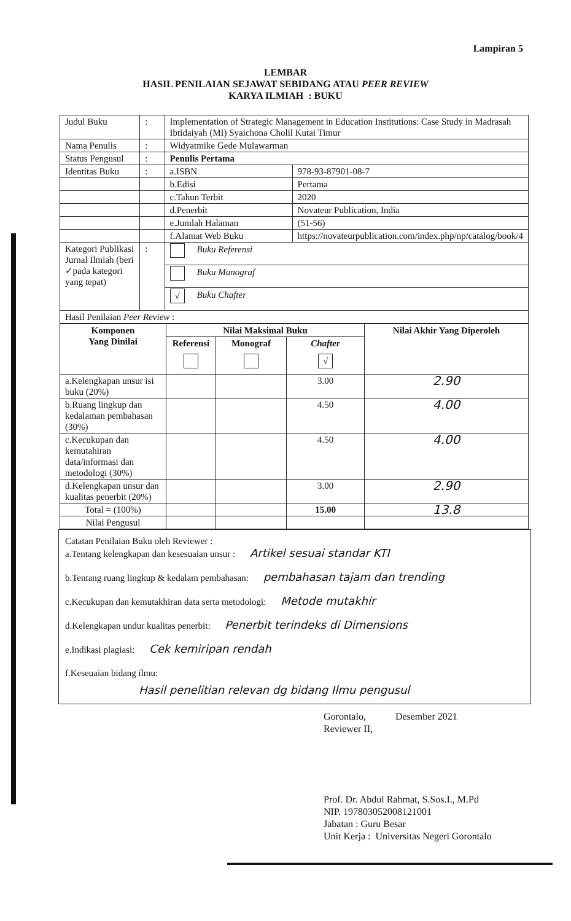Lampiran 5
LEMBAR
HASIL PENILAIAN SEJAWAT SEBIDANG ATAU PEER REVIEW
KARYA ILMIAH : BUKU
| Judul Buku | : | Implementation of Strategic Management in Education Institutions: Case Study in Madrasah Ibtidaiyah (MI) Syaichona Cholil Kutai Timur | |
| Nama Penulis | : | Widyatmike Gede Mulawarman | |
| Status Pengusul | : | Penulis Pertama | |
| Identitas Buku | : | a.ISBN | 978-93-87901-08-7 |
| | | b.Edisi | Pertama |
| | | c.Tahun Terbit | 2020 |
| | | d.Penerbit | Novateur Publication, India |
| | | e.Jumlah Halaman | (51-56) |
| | | f.Alamat Web Buku | https://novateurpublication.com/index.php/np/catalog/book/4 |
| Kategori Publikasi Jurnal Ilmiah (beri ✓pada kategori yang tepat) | : | Buku Referensi | |
| | | Buku Manograf | |
| | | √ Buku Chafter | |
| Hasil Penilaian Peer Review : | | | |
| Komponen Yang Dinilai | Nilai Maksimal Buku | | | Nilai Akhir Yang Diperoleh |
| --- | --- | --- | --- | --- |
| | Referensi | Monograf | Chafter √ | |
| a.Kelengkapan unsur isi buku (20%) | | | 3.00 | 2.90 |
| b.Ruang lingkup dan kedalaman pembahasan (30%) | | | 4.50 | 4.00 |
| c.Kecukupan dan kemutahiran data/informasi dan metodologi (30%) | | | 4.50 | 4.00 |
| d.Kelengkapan unsur dan kualitas penerbit (20%) | | | 3.00 | 2.90 |
| Total = (100%) | | | 15.00 | 13.8 |
| Nilai Pengusul | | | | |
Catatan Penilaian Buku oleh Reviewer :
a.Tentang kelengkapan dan kesesuaian unsur : Artikel sesuai standar KTI
b.Tentang ruang lingkup & kedalam pembahasan: pembahasan tajam dan trending
c.Kecukupan dan kemutakhiran data serta metodologi: Metode mutakhir
d.Kelengkapan undur kualitas penerbit: Penerbit terindeks di Dimensions
e.Indikasi plagiasi: Cek kemiripan rendah
f.Keseuaian bidang ilmu:
Hasil penelitian relevan dg bidang Ilmu pengusul
Gorontalo, Desember 2021
Reviewer II,
Prof. Dr. Abdul Rahmat, S.Sos.I., M.Pd
NIP. 197803052008121001
Jabatan : Guru Besar
Unit Kerja : Universitas Negeri Gorontalo